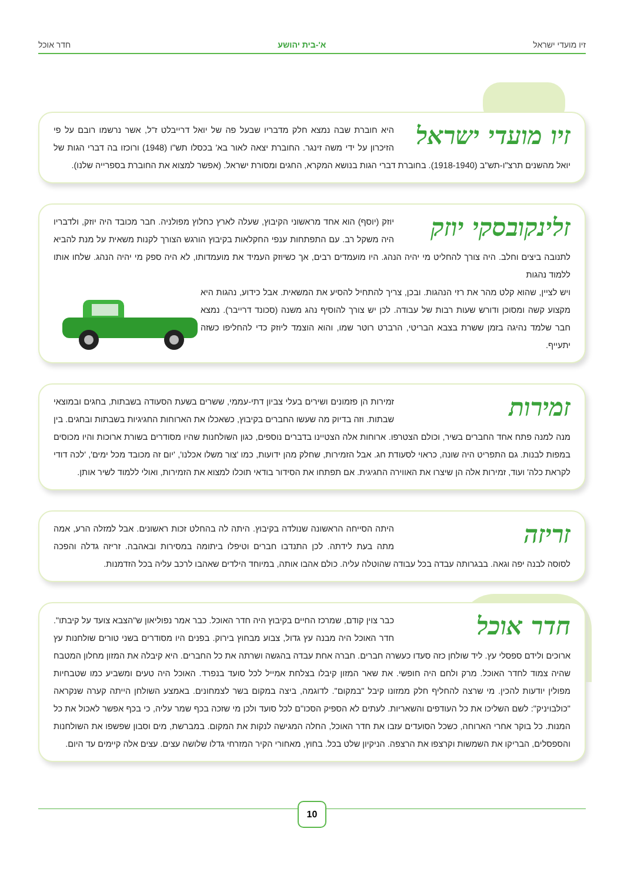זיו מועדי ישראל א'-בית יהושע חדר אוכל
זיו מועדי ישראל
היא חוברת שבה נמצא חלק מדבריו שבעל פה של יואל דרייבלט ז"ל, אשר נרשמו רובם על פי הזיכרון על ידי משה זינגר. החוברת יצאה לאור בא' בכסלו תש"ו (1948) ורוכזו בה דברי הגות של יואל מהשנים תרצ"ו-תש"ב (1918-1940). בחוברת דברי הגות בנושא המקרא, החגים ומסורת ישראל. (אפשר למצוא את החוברת בספרייה שלנו).
זלינקובסקי יוזק
יוזק (יוסף) הוא אחד מראשוני הקיבוץ, שעלה לארץ כחלוץ מפולניה. חבר מכובד היה יוזק, ולדבריו היה משקל רב. עם התפתחות ענפי החקלאות בקיבוץ הורגש הצורך לקנות משאית על מנת להביא לתנובה ביצים וחלב. היה צורך להחליט מי יהיה הנהג. היו מועמדים רבים, אך כשיוזק העמיד את מועמדותו, לא היה ספק מי יהיה הנהג. שלחו אותו ללמוד נהגות
ויש לציין, שהוא קלט מהר את רזי הנהגות. ובכן, צריך להתחיל להסיע את המשאית. אבל כידוע, נהגות היא מקצוע קשה ומסוכן ודורש שעות רבות של עבודה. לכן יש צורך להוסיף נהג משנה (סכונד דרייבר). נמצא חבר שלמד נהיגה בזמן ששרת בצבא הבריטי, הרברט רוטר שמו, והוא הוצמד ליוזק כדי להחליפו כשזה יתעייף.
זמירות
זמירות הן פזמונים ושירים בעלי צביון דתי-עממי, ששרים בשעת הסעודה בשבתות, בחגים ובמוצאי שבתות. וזה בדיוק מה שעשו החברים בקיבוץ, כשאכלו את הארוחות החגיגיות בשבתות ובחגים. בין מנה למנה פתח אחד החברים בשיר, וכולם הצטרפו. ארוחות אלה הצטיינו בדברים נוספים, כגון השולחנות שהיו מסודרים בשורת ארוכות והיו מכוסים במפות לבנות. גם התפריט היה שונה, כראוי לסעודת חג. אבל הזמירות, שחלק מהן ידועות, כמו 'צור משלו אכלנו', 'יום זה מכובד מכל ימים', 'לכה דודי לקראת כלה' ועוד, זמירות אלה הן שיצרו את האווירה החגיגית. אם תפתחו את הסידור בודאי תוכלו למצוא את הזמירות, ואולי ללמוד לשיר אותן.
זריזה
היתה הסייחה הראשונה שנולדה בקיבוץ. היתה לה בהחלט זכות ראשונים. אבל למזלה הרע, אמה מתה בעת לידתה. לכן התנדבו חברים וטיפלו ביתומה במסירות ובאהבה. זריזה גדלה והפכה לסוסה לבנה יפה וגאה. בבגרותה עבדה בכל עבודה שהוטלה עליה. כולם אהבו אותה, במיוחד הילדים שאהבו לרכב עליה בכל הזדמנות.
חדר אוכל
כבר צוין קודם, שמרכז החיים בקיבוץ היה חדר האוכל. כבר אמר נפוליאון ש"הצבא צועד על קיבתו". חדר האוכל היה מבנה עץ גדול, צבוע מבחוץ בירוק. בפנים היו מסודרים בשני טורים שולחנות עץ ארוכים ולידם ספסלי עץ. ליד שולחן כזה סעדו כעשרה חברים. חברה אחת עבדה בהגשה ושרתה את כל החברים. היא קיבלה את המזון מחלון המטבח שהיה צמוד לחדר האוכל. מרק ולחם היה חופשי. את שאר המזון קיבלו בצלחת אמייל לכל סועד בנפרד. האוכל היה טעים ומשביע כמו שטבחיות מפולין יודעות להכין. מי שרצה להחליף חלק ממזונו קיבל "במקום". לדוגמה, ביצה במקום בשר לצמחונים. באמצע השולחן הייתה קערה שנקראה "כולבויניק": לשם השליכו את כל העודפים והשאריות. לעתים לא הספיק הסכו"ם לכל סועד ולכן מי שזכה בכף שמר עליה, כי בכף אפשר לאכול את כל המנות. כל בוקר אחרי הארוחה, כשכל הסועדים עזבו את חדר האוכל, החלה המגישה לנקות את המקום. במברשת, מים וסבון שפשפו את השולחנות והספסלים, הבריקו את השמשות וקרצפו את הרצפה. הניקיון שלט בכל. בחוץ, מאחורי הקיר המזרחי גדלו שלושה עצים. עצים אלה קיימים עד היום.
10